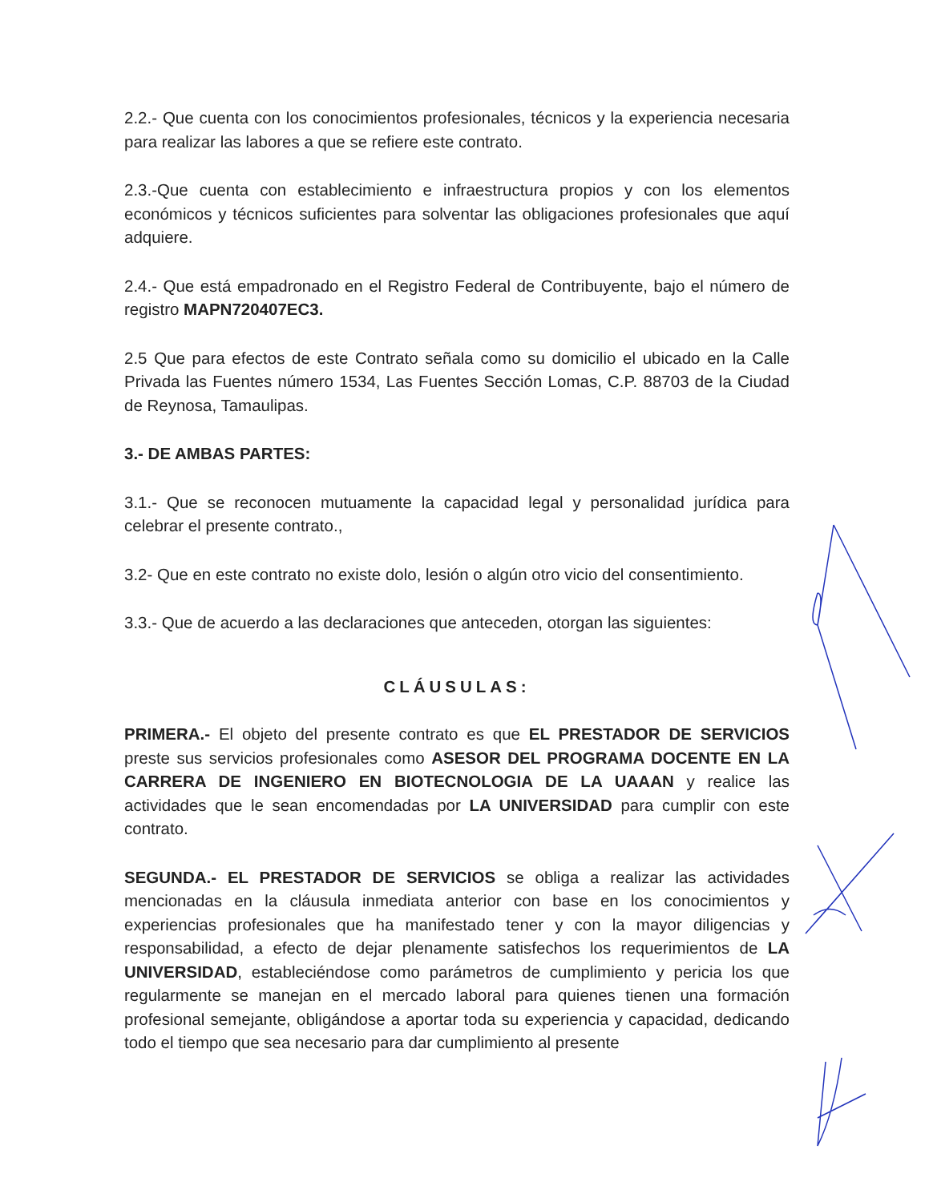2.2.- Que cuenta con los conocimientos profesionales, técnicos y la experiencia necesaria para realizar las labores a que se refiere este contrato.
2.3.-Que cuenta con establecimiento e infraestructura propios y con los elementos económicos y técnicos suficientes para solventar las obligaciones profesionales que aquí adquiere.
2.4.- Que está empadronado en el Registro Federal de Contribuyente, bajo el número de registro MAPN720407EC3.
2.5 Que para efectos de este Contrato señala como su domicilio el ubicado en la Calle Privada las Fuentes número 1534, Las Fuentes Sección Lomas, C.P. 88703 de la Ciudad de Reynosa, Tamaulipas.
3.- DE AMBAS PARTES:
3.1.- Que se reconocen mutuamente la capacidad legal y personalidad jurídica para celebrar el presente contrato.,
3.2- Que en este contrato no existe dolo, lesión o algún otro vicio del consentimiento.
3.3.- Que de acuerdo a las declaraciones que anteceden, otorgan las siguientes:
CLÁUSULAS:
PRIMERA.- El objeto del presente contrato es que EL PRESTADOR DE SERVICIOS preste sus servicios profesionales como ASESOR DEL PROGRAMA DOCENTE EN LA CARRERA DE INGENIERO EN BIOTECNOLOGIA DE LA UAAAN y realice las actividades que le sean encomendadas por LA UNIVERSIDAD para cumplir con este contrato.
SEGUNDA.- EL PRESTADOR DE SERVICIOS se obliga a realizar las actividades mencionadas en la cláusula inmediata anterior con base en los conocimientos y experiencias profesionales que ha manifestado tener y con la mayor diligencias y responsabilidad, a efecto de dejar plenamente satisfechos los requerimientos de LA UNIVERSIDAD, estableciéndose como parámetros de cumplimiento y pericia los que regularmente se manejan en el mercado laboral para quienes tienen una formación profesional semejante, obligándose a aportar toda su experiencia y capacidad, dedicando todo el tiempo que sea necesario para dar cumplimiento al presente